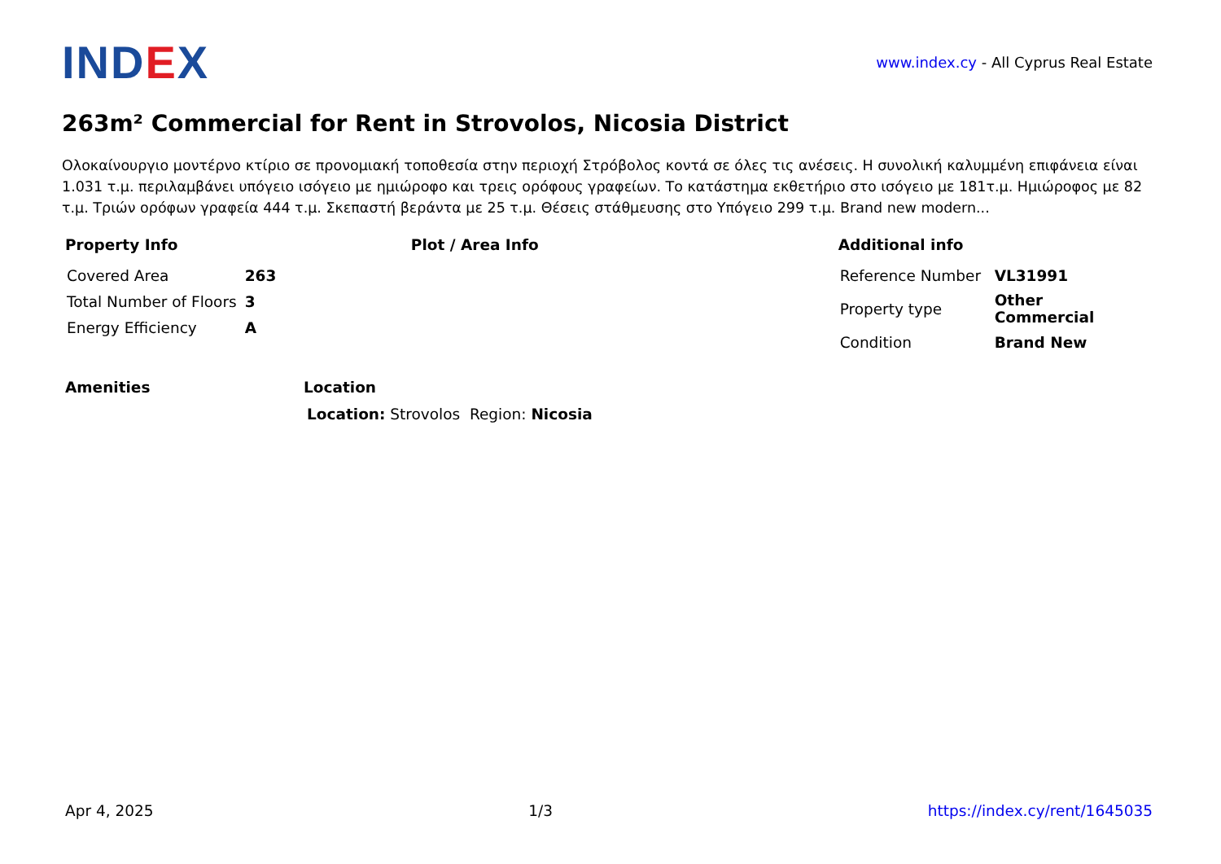IND EX
www.index.cy - All Cyprus Real Estate
263m² Commercial for Rent in Strovolos, Nicosia District
Ολοκαίνουργιο μοντέρνο κτίριο σε προνομιακή τοποθεσία στην περιοχή Στρόβολος κοντά σε όλες τις ανέσεις. Η συνολική καλυμμένη επιφάνεια είναι 1.031 τ.μ. περιλαμβάνει υπόγειο ισόγειο με ημιώροφο και τρεις ορόφους γραφείων. Το κατάστημα εκθετήριο στο ισόγειο με 181τ.μ. Ημιώροφος με 82 τ.μ. Τριών ορόφων γραφεία 444 τ.μ. Σκεπαστή βεράντα με 25 τ.μ. Θέσεις στάθμευσης στο Υπόγειο 299 τ.μ. Brand new modern...
Property Info
| Covered Area | 263 |
| Total Number of Floors | 3 |
| Energy Efficiency | A |
Plot / Area Info Additional info
| Reference Number | VL31991 |
| Property type | Other Commercial |
| Condition | Brand New |
Amenities Location
Location: Strovolos Region: Nicosia
Apr 4, 2025 1/3 https://index.cy/rent/1645035